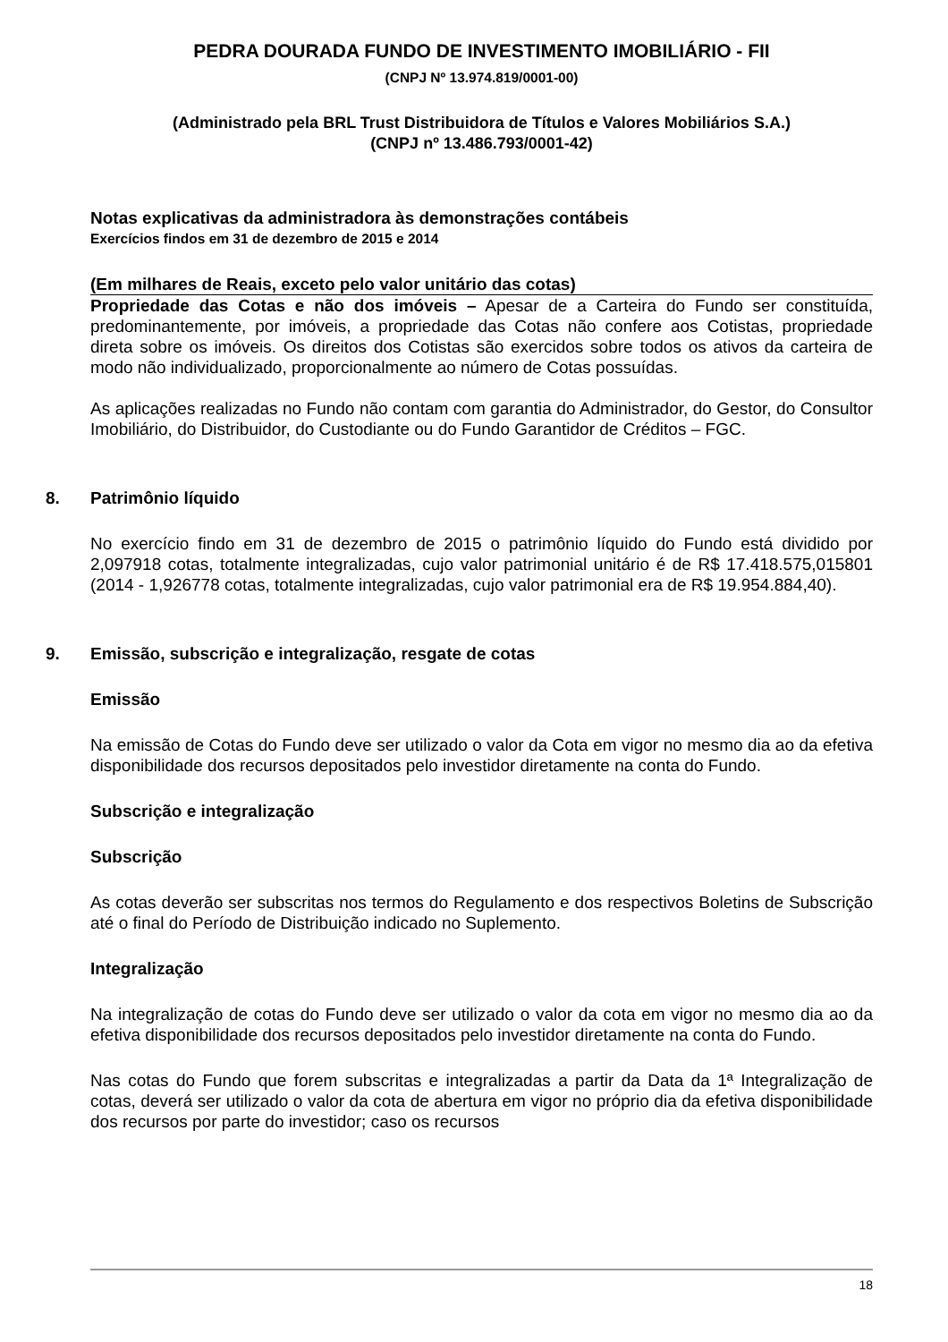PEDRA DOURADA FUNDO DE INVESTIMENTO IMOBILIÁRIO - FII
(CNPJ Nº 13.974.819/0001-00)
(Administrado pela BRL Trust Distribuidora de Títulos e Valores Mobiliários S.A.)
(CNPJ nº 13.486.793/0001-42)
Notas explicativas da administradora às demonstrações contábeis
Exercícios findos em 31 de dezembro de 2015 e 2014
(Em milhares de Reais, exceto pelo valor unitário das cotas)
Propriedade das Cotas e não dos imóveis – Apesar de a Carteira do Fundo ser constituída, predominantemente, por imóveis, a propriedade das Cotas não confere aos Cotistas, propriedade direta sobre os imóveis. Os direitos dos Cotistas são exercidos sobre todos os ativos da carteira de modo não individualizado, proporcionalmente ao número de Cotas possuídas.
As aplicações realizadas no Fundo não contam com garantia do Administrador, do Gestor, do Consultor Imobiliário, do Distribuidor, do Custodiante ou do Fundo Garantidor de Créditos – FGC.
8. Patrimônio líquido
No exercício findo em 31 de dezembro de 2015 o patrimônio líquido do Fundo está dividido por 2,097918 cotas, totalmente integralizadas, cujo valor patrimonial unitário é de R$ 17.418.575,015801 (2014 - 1,926778 cotas, totalmente integralizadas, cujo valor patrimonial era de R$ 19.954.884,40).
9. Emissão, subscrição e integralização, resgate de cotas
Emissão
Na emissão de Cotas do Fundo deve ser utilizado o valor da Cota em vigor no mesmo dia ao da efetiva disponibilidade dos recursos depositados pelo investidor diretamente na conta do Fundo.
Subscrição e integralização
Subscrição
As cotas deverão ser subscritas nos termos do Regulamento e dos respectivos Boletins de Subscrição até o final do Período de Distribuição indicado no Suplemento.
Integralização
Na integralização de cotas do Fundo deve ser utilizado o valor da cota em vigor no mesmo dia ao da efetiva disponibilidade dos recursos depositados pelo investidor diretamente na conta do Fundo.
Nas cotas do Fundo que forem subscritas e integralizadas a partir da Data da 1ª Integralização de cotas, deverá ser utilizado o valor da cota de abertura em vigor no próprio dia da efetiva disponibilidade dos recursos por parte do investidor; caso os recursos
18